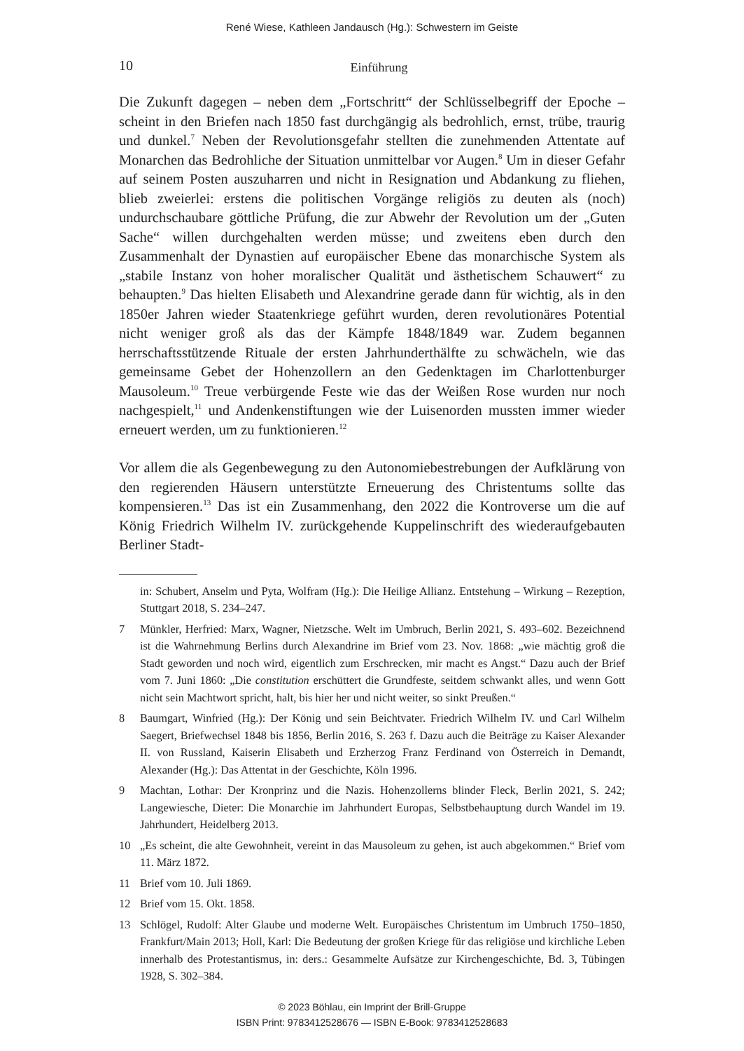René Wiese, Kathleen Jandausch (Hg.): Schwestern im Geiste
10
Einführung
Die Zukunft dagegen – neben dem „Fortschritt“ der Schlüsselbegriff der Epoche – scheint in den Briefen nach 1850 fast durchgängig als bedrohlich, ernst, trübe, traurig und dunkel.<sup>7</sup> Neben der Revolutionsgefahr stellten die zunehmenden Attentate auf Monarchen das Bedrohliche der Situation unmittelbar vor Augen.<sup>8</sup> Um in dieser Gefahr auf seinem Posten auszuharren und nicht in Resignation und Abdankung zu fliehen, blieb zweierlei: erstens die politischen Vorgänge religiös zu deuten als (noch) undurchschaubare göttliche Prüfung, die zur Abwehr der Revolution um der „Guten Sache“ willen durchgehalten werden müsse; und zweitens eben durch den Zusammenhalt der Dynastien auf europäischer Ebene das monarchische System als „stabile Instanz von hoher moralischer Qualität und ästhetischem Schauwert“ zu behaupten.<sup>9</sup> Das hielten Elisabeth und Alexandrine gerade dann für wichtig, als in den 1850er Jahren wieder Staatenkriege geführt wurden, deren revolutionäres Potential nicht weniger groß als das der Kämpfe 1848/1849 war. Zudem begannen herrschaftsstützende Rituale der ersten Jahrhunderthälfte zu schwächeln, wie das gemeinsame Gebet der Hohenzollern an den Gedenktagen im Charlottenburger Mausoleum.<sup>10</sup> Treue verbürgende Feste wie das der Weißen Rose wurden nur noch nachgespielt,<sup>11</sup> und Andenkenstiftungen wie der Luisenorden mussten immer wieder erneuert werden, um zu funktionieren.<sup>12</sup>
Vor allem die als Gegenbewegung zu den Autonomiebestrebungen der Aufklärung von den regierenden Häusern unterstützte Erneuerung des Christentums sollte das kompensieren.<sup>13</sup> Das ist ein Zusammenhang, den 2022 die Kontroverse um die auf König Friedrich Wilhelm IV. zurückgehende Kuppelinschrift des wiederaufgebauten Berliner Stadt-
in: Schubert, Anselm und Pyta, Wolfram (Hg.): Die Heilige Allianz. Entstehung – Wirkung – Rezeption, Stuttgart 2018, S. 234–247.
7 Münkler, Herfried: Marx, Wagner, Nietzsche. Welt im Umbruch, Berlin 2021, S. 493–602. Bezeichnend ist die Wahrnehmung Berlins durch Alexandrine im Brief vom 23. Nov. 1868: „wie mächtig groß die Stadt geworden und noch wird, eigentlich zum Erschrecken, mir macht es Angst.“ Dazu auch der Brief vom 7. Juni 1860: „Die constitution erschüttert die Grundfeste, seitdem schwankt alles, und wenn Gott nicht sein Machtwort spricht, halt, bis hier her und nicht weiter, so sinkt Preußen.“
8 Baumgart, Winfried (Hg.): Der König und sein Beichtvater. Friedrich Wilhelm IV. und Carl Wilhelm Saegert, Briefwechsel 1848 bis 1856, Berlin 2016, S. 263 f. Dazu auch die Beiträge zu Kaiser Alexander II. von Russland, Kaiserin Elisabeth und Erzherzog Franz Ferdinand von Österreich in Demandt, Alexander (Hg.): Das Attentat in der Geschichte, Köln 1996.
9 Machtan, Lothar: Der Kronprinz und die Nazis. Hohenzollerns blinder Fleck, Berlin 2021, S. 242; Langewiesche, Dieter: Die Monarchie im Jahrhundert Europas, Selbstbehauptung durch Wandel im 19. Jahrhundert, Heidelberg 2013.
10 „Es scheint, die alte Gewohnheit, vereint in das Mausoleum zu gehen, ist auch abgekommen.“ Brief vom 11. März 1872.
11 Brief vom 10. Juli 1869.
12 Brief vom 15. Okt. 1858.
13 Schlögel, Rudolf: Alter Glaube und moderne Welt. Europäisches Christentum im Umbruch 1750–1850, Frankfurt/Main 2013; Holl, Karl: Die Bedeutung der großen Kriege für das religiöse und kirchliche Leben innerhalb des Protestantismus, in: ders.: Gesammelte Aufsätze zur Kirchengeschichte, Bd. 3, Tübingen 1928, S. 302–384.
© 2023 Böhlau, ein Imprint der Brill-Gruppe
ISBN Print: 9783412528676 — ISBN E-Book: 9783412528683